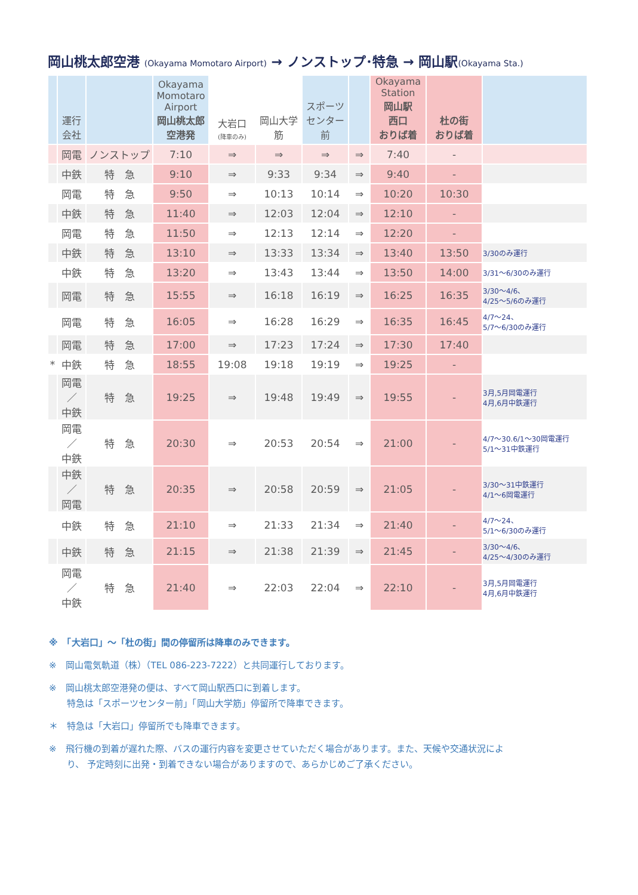岡山桃太郎空港 (Okayama Momotaro Airport) → ノンストップ･特急 → 岡山駅(Okayama Sta.)
| | 運行 会社 | | Okayama Momotaro Airport 岡山桃太郎 空港発 | 大岩口 (降車のみ) | 岡山大学 筋 | スポーツ センター前 | | Okayama Station 岡山駅 西口 おりば着 | 杜の街 おりば着 | |
| --- | --- | --- | --- | --- | --- | --- | --- | --- | --- | --- |
| | 岡電 | ノンストップ | 7:10 | ⇒ | ⇒ | ⇒ | ⇒ | 7:40 | - | |
| | 中鉄 | 特 急 | 9:10 | ⇒ | 9:33 | 9:34 | ⇒ | 9:40 | - | |
| | 岡電 | 特 急 | 9:50 | ⇒ | 10:13 | 10:14 | ⇒ | 10:20 | 10:30 | |
| | 中鉄 | 特 急 | 11:40 | ⇒ | 12:03 | 12:04 | ⇒ | 12:10 | - | |
| | 岡電 | 特 急 | 11:50 | ⇒ | 12:13 | 12:14 | ⇒ | 12:20 | - | |
| | 中鉄 | 特 急 | 13:10 | ⇒ | 13:33 | 13:34 | ⇒ | 13:40 | 13:50 | 3/30のみ運行 |
| | 中鉄 | 特 急 | 13:20 | ⇒ | 13:43 | 13:44 | ⇒ | 13:50 | 14:00 | 3/31～6/30のみ運行 |
| | 岡電 | 特 急 | 15:55 | ⇒ | 16:18 | 16:19 | ⇒ | 16:25 | 16:35 | 3/30～4/6、 4/25～5/6のみ運行 |
| | 岡電 | 特 急 | 16:05 | ⇒ | 16:28 | 16:29 | ⇒ | 16:35 | 16:45 | 4/7～24、 5/7～6/30のみ運行 |
| | 岡電 | 特 急 | 17:00 | ⇒ | 17:23 | 17:24 | ⇒ | 17:30 | 17:40 | |
| * | 中鉄 | 特 急 | 18:55 | 19:08 | 19:18 | 19:19 | ⇒ | 19:25 | - | |
| | 岡電 ／ 中鉄 | 特 急 | 19:25 | ⇒ | 19:48 | 19:49 | ⇒ | 19:55 | - | 3月,5月岡電運行 4月,6月中鉄運行 |
| | 岡電 ／ 中鉄 | 特 急 | 20:30 | ⇒ | 20:53 | 20:54 | ⇒ | 21:00 | - | 4/7～30.6/1～30岡電運行 5/1～31中鉄運行 |
| | 中鉄 ／ 岡電 | 特 急 | 20:35 | ⇒ | 20:58 | 20:59 | ⇒ | 21:05 | - | 3/30～31中鉄運行 4/1～6岡電運行 |
| | 中鉄 | 特 急 | 21:10 | ⇒ | 21:33 | 21:34 | ⇒ | 21:40 | - | 4/7～24、 5/1～6/30のみ運行 |
| | 中鉄 | 特 急 | 21:15 | ⇒ | 21:38 | 21:39 | ⇒ | 21:45 | - | 3/30～4/6、 4/25～4/30のみ運行 |
| | 岡電 ／ 中鉄 | 特 急 | 21:40 | ⇒ | 22:03 | 22:04 | ⇒ | 22:10 | - | 3月,5月岡電運行 4月,6月中鉄運行 |
※　「大岩口」～「杜の街」間の停留所は降車のみできます。
※　岡山電気軌道（株）（TEL 086-223-7222）と共同運行しております。
※　岡山桃太郎空港発の便は、すべて岡山駅西口に到着します。
　　特急は「スポーツセンター前」「岡山大学筋」停留所で降車できます。
＊　特急は「大岩口」停留所でも降車できます。
※　飛行機の到着が遅れた際、バスの運行内容を変更させていただく場合があります。また、天候や交通状況によ
　　り、 予定時刻に出発・到着できない場合がありますので、あらかじめご了承ください。